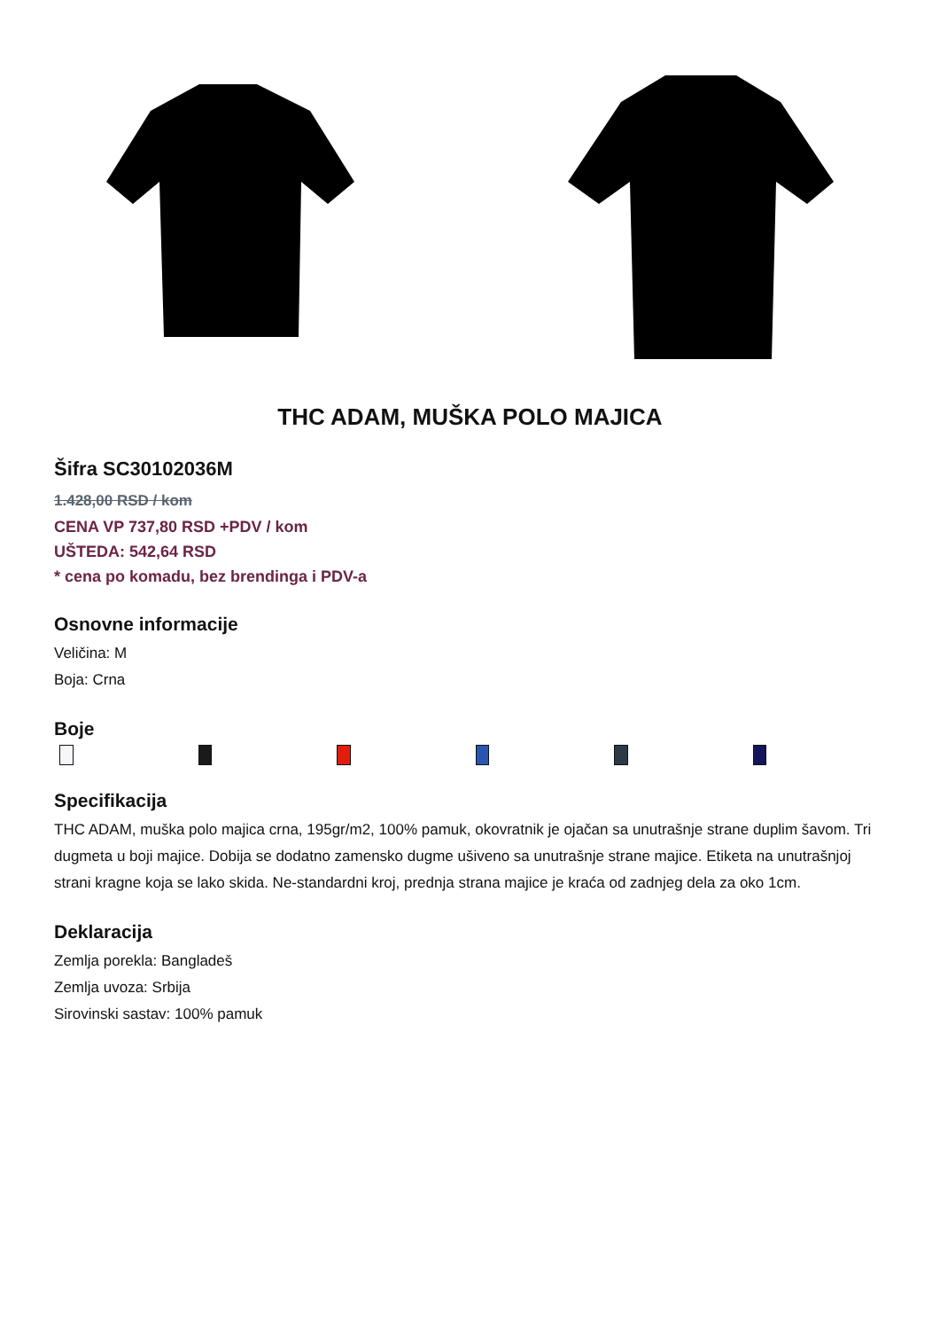THC ADAM, MUŠKA POLO MAJICA
Šifra SC30102036M
1.428,00 RSD / kom
CENA VP 737,80 RSD +PDV / kom
UŠTEDA: 542,64 RSD
* cena po komadu, bez brendinga i PDV-a
Osnovne informacije
Veličina: M
Boja: Crna
Boje
Specifikacija
THC ADAM, muška polo majica crna, 195gr/m2, 100% pamuk, okovratnik je ojačan sa unutrašnje strane duplim šavom. Tri dugmeta u boji majice. Dobija se dodatno zamensko dugme ušiveno sa unutrašnje strane majice. Etiketa na unutrašnjoj strani kragne koja se lako skida. Ne-standardni kroj, prednja strana majice je kraća od zadnjeg dela za oko 1cm.
Deklaracija
Zemlja porekla: Bangladeš
Zemlja uvoza: Srbija
Sirovinski sastav: 100% pamuk